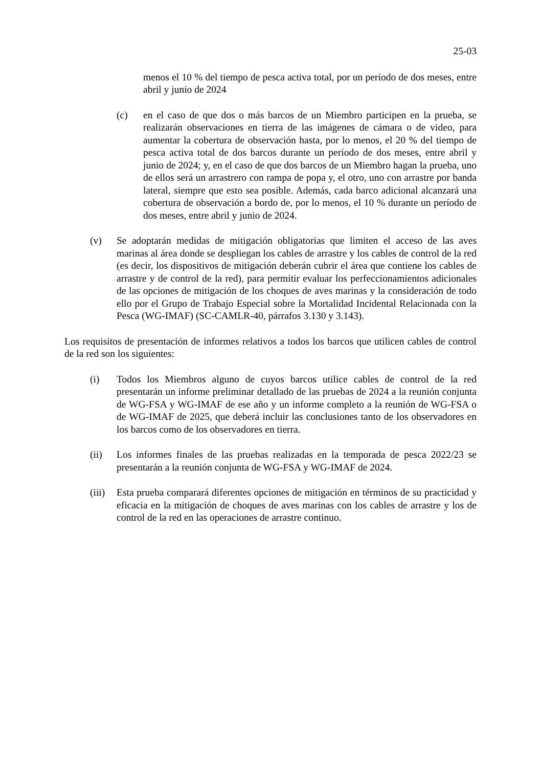25-03
menos el 10 % del tiempo de pesca activa total, por un período de dos meses, entre abril y junio de 2024
(c) en el caso de que dos o más barcos de un Miembro participen en la prueba, se realizarán observaciones en tierra de las imágenes de cámara o de video, para aumentar la cobertura de observación hasta, por lo menos, el 20 % del tiempo de pesca activa total de dos barcos durante un período de dos meses, entre abril y junio de 2024; y, en el caso de que dos barcos de un Miembro hagan la prueba, uno de ellos será un arrastrero con rampa de popa y, el otro, uno con arrastre por banda lateral, siempre que esto sea posible. Además, cada barco adicional alcanzará una cobertura de observación a bordo de, por lo menos, el 10 % durante un período de dos meses, entre abril y junio de 2024.
(v) Se adoptarán medidas de mitigación obligatorias que limiten el acceso de las aves marinas al área donde se despliegan los cables de arrastre y los cables de control de la red (es decir, los dispositivos de mitigación deberán cubrir el área que contiene los cables de arrastre y de control de la red), para permitir evaluar los perfeccionamientos adicionales de las opciones de mitigación de los choques de aves marinas y la consideración de todo ello por el Grupo de Trabajo Especial sobre la Mortalidad Incidental Relacionada con la Pesca (WG-IMAF) (SC-CAMLR-40, párrafos 3.130 y 3.143).
Los requisitos de presentación de informes relativos a todos los barcos que utilicen cables de control de la red son los siguientes:
(i) Todos los Miembros alguno de cuyos barcos utilice cables de control de la red presentarán un informe preliminar detallado de las pruebas de 2024 a la reunión conjunta de WG-FSA y WG-IMAF de ese año y un informe completo a la reunión de WG-FSA o de WG-IMAF de 2025, que deberá incluir las conclusiones tanto de los observadores en los barcos como de los observadores en tierra.
(ii) Los informes finales de las pruebas realizadas en la temporada de pesca 2022/23 se presentarán a la reunión conjunta de WG-FSA y WG-IMAF de 2024.
(iii) Esta prueba comparará diferentes opciones de mitigación en términos de su practicidad y eficacia en la mitigación de choques de aves marinas con los cables de arrastre y los de control de la red en las operaciones de arrastre continuo.